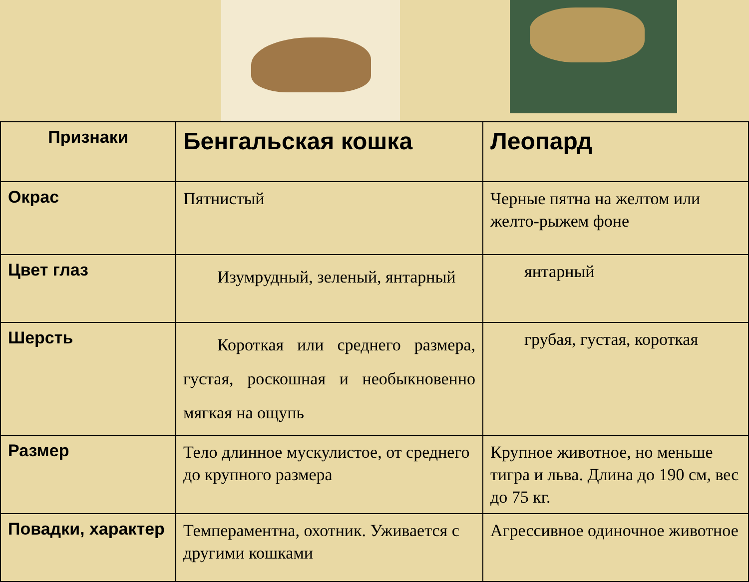| Признаки | Бенгальская кошка | Леопард |
| --- | --- | --- |
| Окрас | Пятнистый | Черные пятна на желтом или желто-рыжем фоне |
| Цвет глаз | Изумрудный, зеленый, янтарный | янтарный |
| Шерсть | Короткая или среднего размера, густая, роскошная и необыкновенно мягкая на ощупь | грубая, густая, короткая |
| Размер | Тело длинное мускулистое, от среднего до крупного размера | Крупное животное, но меньше тигра и льва. Длина до 190 см, вес до 75 кг. |
| Повадки, характер | Темпераментна, охотник. Уживается с другими кошками | Агрессивное одиночное животное |